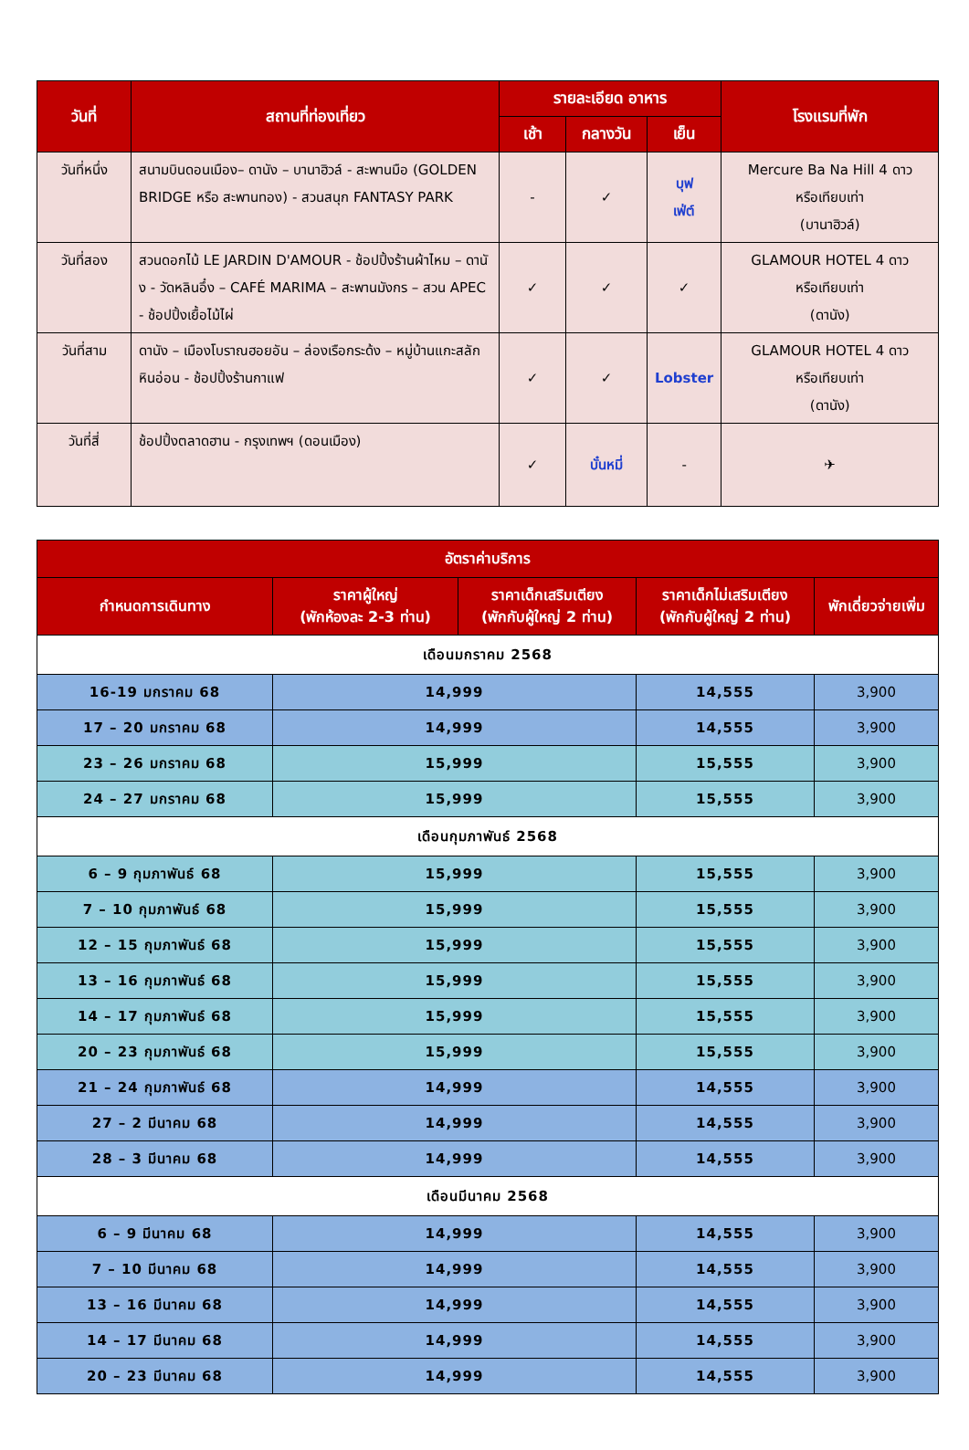| วันที่ | สถานที่ท่องเที่ยว | รายละเอียด อาหาร | | | โรงแรมที่พัก |
| --- | --- | --- | --- | --- | --- |
| | | เช้า | กลางวัน | เย็น | |
| วันที่หนึ่ง | สนามบินดอนเมือง– ดานัง – บานาฮิวล์ - สะพานมือ (GOLDEN BRIDGE หรือ สะพานทอง) - สวนสนุก FANTASY PARK | - | ✓ | บุฟ เฟ่ต์ | Mercure Ba Na Hill 4 ดาว หรือเทียบเท่า (บานาฮิวล์) |
| วันที่สอง | สวนดอกไม้ LE JARDIN D'AMOUR - ช้อปปิ้งร้านผ้าไหม – ดานัง - วัดหลินอึ๋ง – CAFÉ MARIMA – สะพานมังกร – สวน APEC - ช้อปปิ้งเยื้อไม้ไผ่ | ✓ | ✓ | ✓ | GLAMOUR HOTEL 4 ดาว หรือเทียบเท่า (ดานัง) |
| วันที่สาม | ดานัง – เมืองโบราณฮอยอัน – ล่องเรือกระด้ง – หมู่บ้านแกะสลักหินอ่อน - ช้อปปิ้งร้านกาแฟ | ✓ | ✓ | Lobster | GLAMOUR HOTEL 4 ดาว หรือเทียบเท่า (ดานัง) |
| วันที่สี่ | ช้อปปิ้งตลาดฮาน - กรุงเทพฯ (ดอนเมือง) | ✓ | บั๋นหมี่ | - | ✈ |
| อัตราค่าบริการ | | | | |
| --- | --- | --- | --- | --- |
| กำหนดการเดินทาง | ราคาผู้ใหญ่ (พักห้องละ 2-3 ท่าน) | ราคาเด็กเสริมเตียง (พักกับผู้ใหญ่ 2 ท่าน) | ราคาเด็กไม่เสริมเตียง (พักกับผู้ใหญ่ 2 ท่าน) | พักเดี่ยวจ่ายเพิ่ม |
| เดือนมกราคม 2568 | | | | |
| 16-19 มกราคม 68 | 14,999 | | 14,555 | 3,900 |
| 17 – 20 มกราคม 68 | 14,999 | | 14,555 | 3,900 |
| 23 – 26 มกราคม 68 | 15,999 | | 15,555 | 3,900 |
| 24 – 27 มกราคม 68 | 15,999 | | 15,555 | 3,900 |
| เดือนกุมภาพันธ์ 2568 | | | | |
| 6 – 9 กุมภาพันธ์ 68 | 15,999 | | 15,555 | 3,900 |
| 7 – 10 กุมภาพันธ์ 68 | 15,999 | | 15,555 | 3,900 |
| 12 – 15 กุมภาพันธ์ 68 | 15,999 | | 15,555 | 3,900 |
| 13 – 16 กุมภาพันธ์ 68 | 15,999 | | 15,555 | 3,900 |
| 14 – 17 กุมภาพันธ์ 68 | 15,999 | | 15,555 | 3,900 |
| 20 – 23 กุมภาพันธ์ 68 | 15,999 | | 15,555 | 3,900 |
| 21 – 24 กุมภาพันธ์ 68 | 14,999 | | 14,555 | 3,900 |
| 27 – 2 มีนาคม 68 | 14,999 | | 14,555 | 3,900 |
| 28 – 3 มีนาคม 68 | 14,999 | | 14,555 | 3,900 |
| เดือนมีนาคม 2568 | | | | |
| 6 – 9 มีนาคม 68 | 14,999 | | 14,555 | 3,900 |
| 7 – 10 มีนาคม 68 | 14,999 | | 14,555 | 3,900 |
| 13 – 16 มีนาคม 68 | 14,999 | | 14,555 | 3,900 |
| 14 – 17 มีนาคม 68 | 14,999 | | 14,555 | 3,900 |
| 20 – 23 มีนาคม 68 | 14,999 | | 14,555 | 3,900 |